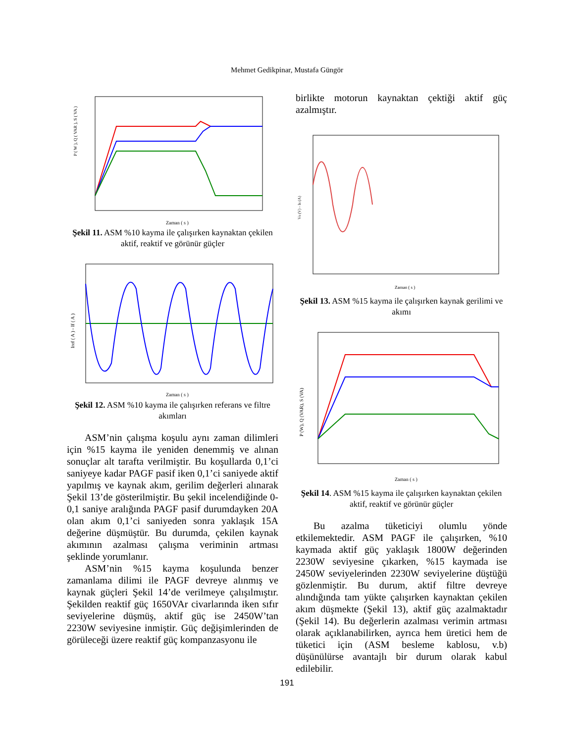Mehmet Gedikpinar, Mustafa Güngör
P ( W ), Q ( VAR ), S ( VA )
Zaman ( s )
Şekil 11. ASM %10 kayma ile çalışırken kaynaktan çekilen aktif, reaktif ve görünür güçler
Iref ( A ) - If ( A )
Zaman ( s )
Şekil 12. ASM %10 kayma ile çalışırken referans ve filtre akımları
ASM’nin çalışma koşulu aynı zaman dilimleri için %15 kayma ile yeniden denemmiş ve alınan sonuçlar alt tarafta verilmiştir. Bu koşullarda 0,1’ci saniyeye kadar PAGF pasif iken 0,1’ci saniyede aktif yapılmış ve kaynak akım, gerilim değerleri alınarak Şekil 13’de gösterilmiştir. Bu şekil incelendiğinde 0-0,1 saniye aralığında PAGF pasif durumdayken 20A olan akım 0,1’ci saniyeden sonra yaklaşık 15A değerine düşmüştür. Bu durumda, çekilen kaynak akımının azalması çalışma veriminin artması şeklinde yorumlanır.
ASM’nin %15 kayma koşulunda benzer zamanlama dilimi ile PAGF devreye alınmış ve kaynak güçleri Şekil 14’de verilmeye çalışılmıştır. Şekilden reaktif güç 1650VAr civarlarında iken sıfır seviyelerine düşmüş, aktif güç ise 2450W’tan 2230W seviyesine inmiştir. Güç değişimlerinden de görüleceği üzere reaktif güç kompanzasyonu ile
birlikte motorun kaynaktan çektiği aktif güç azalmıştır.
Vs (V) - Is (A)
Zaman ( s )
Şekil 13. ASM %15 kayma ile çalışırken kaynak gerilimi ve akımı
P (W), Q (VAR), S (VA)
Zaman ( s )
Şekil 14. ASM %15 kayma ile çalışırken kaynaktan çekilen aktif, reaktif ve görünür güçler
Bu azalma tüketiciyi olumlu yönde etkilemektedir. ASM PAGF ile çalışırken, %10 kaymada aktif güç yaklaşık 1800W değerinden 2230W seviyesine çıkarken, %15 kaymada ise 2450W seviyelerinden 2230W seviyelerine düştüğü gözlenmiştir. Bu durum, aktif filtre devreye alındığında tam yükte çalışırken kaynaktan çekilen akım düşmekte (Şekil 13), aktif güç azalmaktadır (Şekil 14). Bu değerlerin azalması verimin artması olarak açıklanabilirken, ayrıca hem üretici hem de tüketici için (ASM besleme kablosu, v.b) düşünülürse avantajlı bir durum olarak kabul edilebilir.
191